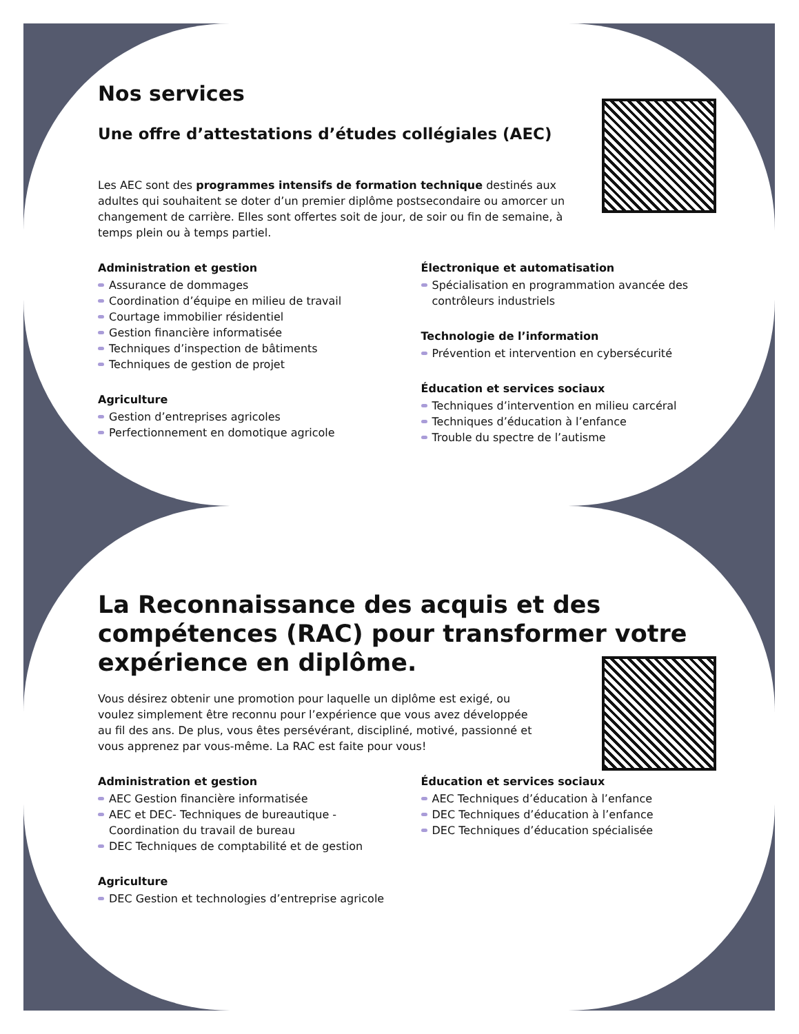Nos services
Une offre d’attestations d’études collégiales (AEC)
Les AEC sont des programmes intensifs de formation technique destinés aux adultes qui souhaitent se doter d’un premier diplôme postsecondaire ou amorcer un changement de carrière. Elles sont offertes soit de jour, de soir ou fin de semaine, à temps plein ou à temps partiel.
Administration et gestion
Assurance de dommages
Coordination d’équipe en milieu de travail
Courtage immobilier résidentiel
Gestion financière informatisée
Techniques d’inspection de bâtiments
Techniques de gestion de projet
Agriculture
Gestion d’entreprises agricoles
Perfectionnement en domotique agricole
Électronique et automatisation
Spécialisation en programmation avancée des contrôleurs industriels
Technologie de l’information
Prévention et intervention en cybersécurité
Éducation et services sociaux
Techniques d’intervention en milieu carcéral
Techniques d’éducation à l’enfance
Trouble du spectre de l’autisme
La Reconnaissance des acquis et des compétences (RAC) pour transformer votre expérience en diplôme.
Vous désirez obtenir une promotion pour laquelle un diplôme est exigé, ou voulez simplement être reconnu pour l’expérience que vous avez développée au fil des ans. De plus, vous êtes persévérant, discipliné, motivé, passionné et vous apprenez par vous-même. La RAC est faite pour vous!
Administration et gestion
AEC Gestion financière informatisée
AEC et DEC- Techniques de bureautique - Coordination du travail de bureau
DEC Techniques de comptabilité et de gestion
Agriculture
DEC Gestion et technologies d’entreprise agricole
Éducation et services sociaux
AEC Techniques d’éducation à l’enfance
DEC Techniques d’éducation à l’enfance
DEC Techniques d’éducation spécialisée